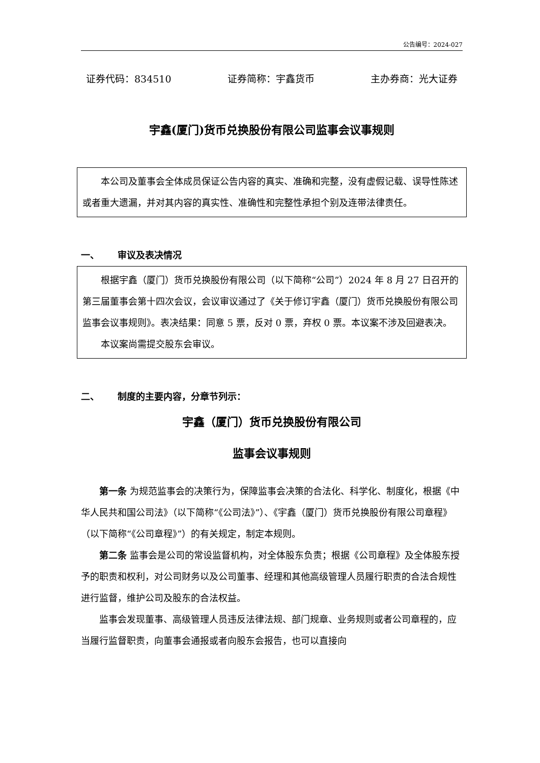公告编号：2024-027
证券代码：834510 证券简称：宇鑫货币 主办券商：光大证券
宇鑫(厦门)货币兑换股份有限公司监事会议事规则
本公司及董事会全体成员保证公告内容的真实、准确和完整，没有虚假记载、误导性陈述或者重大遗漏，并对其内容的真实性、准确性和完整性承担个别及连带法律责任。
一、  审议及表决情况
根据宇鑫（厦门）货币兑换股份有限公司（以下简称“公司”）2024 年 8 月 27 日召开的第三届董事会第十四次会议，会议审议通过了《关于修订宇鑫（厦门）货币兑换股份有限公司监事会议事规则》。表决结果：同意 5 票，反对 0 票，弃权 0 票。本议案不涉及回避表决。
本议案尚需提交股东会审议。
二、  制度的主要内容，分章节列示：
宇鑫（厦门）货币兑换股份有限公司
监事会议事规则
第一条 为规范监事会的决策行为，保障监事会决策的合法化、科学化、制度化，根据《中华人民共和国公司法》（以下简称“《公司法》”）、《宇鑫（厦门）货币兑换股份有限公司章程》（以下简称“《公司章程》”）的有关规定，制定本规则。
第二条 监事会是公司的常设监督机构，对全体股东负责；根据《公司章程》及全体股东授予的职责和权利，对公司财务以及公司董事、经理和其他高级管理人员履行职责的合法合规性进行监督，维护公司及股东的合法权益。
监事会发现董事、高级管理人员违反法律法规、部门规章、业务规则或者公司章程的，应当履行监督职责，向董事会通报或者向股东会报告，也可以直接向